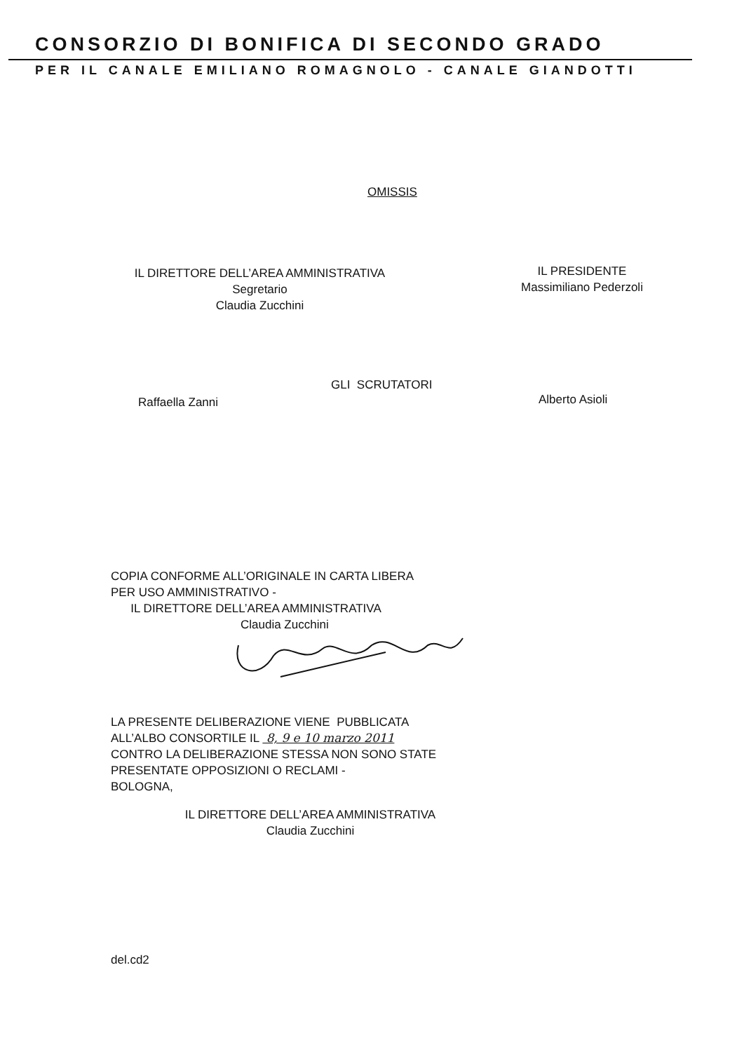CONSORZIO DI BONIFICA DI SECONDO GRADO
PER IL CANALE EMILIANO ROMAGNOLO - CANALE GIANDOTTI
OMISSIS
IL DIRETTORE DELL’AREA AMMINISTRATIVA
Segretario
Claudia Zucchini
IL PRESIDENTE
Massimiliano Pederzoli
GLI SCRUTATORI
Raffaella Zanni Alberto Asioli
COPIA CONFORME ALL’ORIGINALE IN CARTA LIBERA
PER USO AMMINISTRATIVO -
IL DIRETTORE DELL’AREA AMMINISTRATIVA
Claudia Zucchini
LA PRESENTE DELIBERAZIONE VIENE PUBBLICATA
ALL’ALBO CONSORTILE IL 8, 9 e 10 marzo 2011
CONTRO LA DELIBERAZIONE STESSA NON SONO STATE
PRESENTATE OPPOSIZIONI O RECLAMI -
BOLOGNA,
IL DIRETTORE DELL’AREA AMMINISTRATIVA
Claudia Zucchini
del.cd2